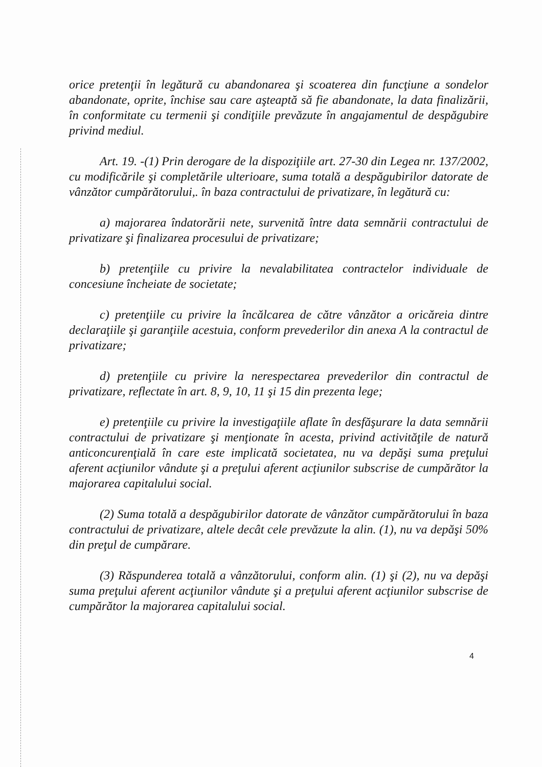orice pretenţii în legătură cu abandonarea şi scoaterea din funcţiune a sondelor abandonate, oprite, închise sau care aşteaptă să fie abandonate, la data finalizării, în conformitate cu termenii şi condiţiile prevăzute în angajamentul de despăgubire privind mediul.
Art. 19. -(1) Prin derogare de la dispoziţiile art. 27-30 din Legea nr. 137/2002, cu modificările şi completările ulterioare, suma totală a despăgubirilor datorate de vânzător cumpărătorului,. în baza contractului de privatizare, în legătură cu:
a) majorarea îndatorării nete, survenită între data semnării contractului de privatizare şi finalizarea procesului de privatizare;
b) pretenţiile cu privire la nevalabilitatea contractelor individuale de concesiune încheiate de societate;
c) pretenţiile cu privire la încălcarea de către vânzător a oricăreia dintre declaraţiile şi garanţiile acestuia, conform prevederilor din anexa A la contractul de privatizare;
d) pretenţiile cu privire la nerespectarea prevederilor din contractul de privatizare, reflectate în art. 8, 9, 10, 11 şi 15 din prezenta lege;
e) pretenţiile cu privire la investigaţiile aflate în desfăşurare la data semnării contractului de privatizare şi menţionate în acesta, privind activităţile de natură anticoncurenţială în care este implicată societatea, nu va depăşi suma preţului aferent acţiunilor vândute şi a preţului aferent acţiunilor subscrise de cumpărător la majorarea capitalului social.
(2) Suma totală a despăgubirilor datorate de vânzător cumpărătorului în baza contractului de privatizare, altele decât cele prevăzute la alin. (1), nu va depăşi 50% din preţul de cumpărare.
(3) Răspunderea totală a vânzătorului, conform alin. (1) şi (2), nu va depăşi suma preţului aferent acţiunilor vândute şi a preţului aferent acţiunilor subscrise de cumpărător la majorarea capitalului social.
4